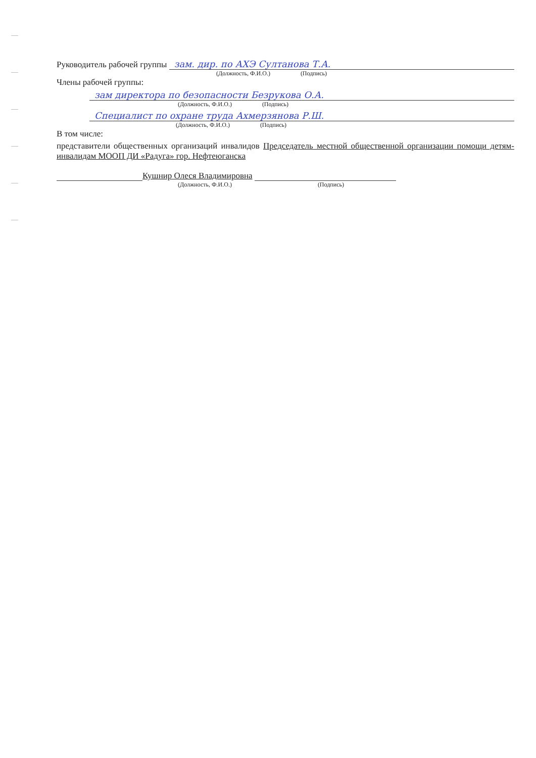Руководитель рабочей группы зам. дир. по АХЭ Султанова Т.А.
(Должность, Ф.И.О.) (Подпись)
Члены рабочей группы:
зам директора по безопасности Безрукова О.А.
(Должность, Ф.И.О.) (Подпись)
Специалист по охране труда Ахмерзянова Р.Ш.
(Должность, Ф.И.О.) (Подпись)
В том числе:
представители общественных организаций инвалидов Председатель местной общественной организации помощи детям-инвалидам МООП ДИ «Радуга» гор. Нефтеюганска
Кушнир Олеся Владимировна
(Должность, Ф.И.О.) (Подпись)